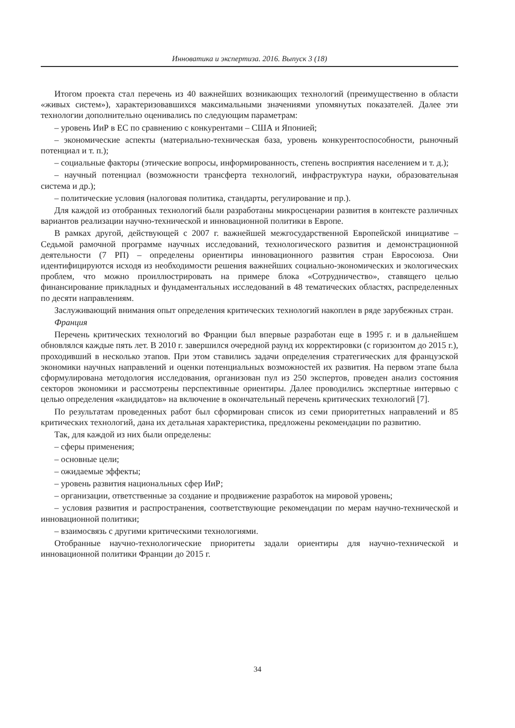Инноватика и экспертиза. 2016. Выпуск 3 (18)
Итогом проекта стал перечень из 40 важнейших возникающих технологий (преимущественно в области «живых систем»), характеризовавшихся максимальными значениями упомянутых показателей. Далее эти технологии дополнительно оценивались по следующим параметрам:
– уровень ИиР в ЕС по сравнению с конкурентами – США и Японией;
– экономические аспекты (материально-техническая база, уровень конкурентоспособности, рыночный потенциал и т. п.);
– социальные факторы (этические вопросы, информированность, степень восприятия населением и т. д.);
– научный потенциал (возможности трансферта технологий, инфраструктура науки, образовательная система и др.);
– политические условия (налоговая политика, стандарты, регулирование и пр.).
Для каждой из отобранных технологий были разработаны микросценарии развития в контексте различных вариантов реализации научно-технической и инновационной политики в Европе.
В рамках другой, действующей с 2007 г. важнейшей межгосударственной Европейской инициативе – Седьмой рамочной программе научных исследований, технологического развития и демонстрационной деятельности (7 РП) – определены ориентиры инновационного развития стран Евросоюза. Они идентифицируются исходя из необходимости решения важнейших социально-экономических и экологических проблем, что можно проиллюстрировать на примере блока «Сотрудничество», ставящего целью финансирование прикладных и фундаментальных исследований в 48 тематических областях, распределенных по десяти направлениям.
Заслуживающий внимания опыт определения критических технологий накоплен в ряде зарубежных стран.
Франция
Перечень критических технологий во Франции был впервые разработан еще в 1995 г. и в дальнейшем обновлялся каждые пять лет. В 2010 г. завершился очередной раунд их корректировки (с горизонтом до 2015 г.), проходивший в несколько этапов. При этом ставились задачи определения стратегических для французской экономики научных направлений и оценки потенциальных возможностей их развития. На первом этапе была сформулирована методология исследования, организован пул из 250 экспертов, проведен анализ состояния секторов экономики и рассмотрены перспективные ориентиры. Далее проводились экспертные интервью с целью определения «кандидатов» на включение в окончательный перечень критических технологий [7].
По результатам проведенных работ был сформирован список из семи приоритетных направлений и 85 критических технологий, дана их детальная характеристика, предложены рекомендации по развитию.
Так, для каждой из них были определены:
– сферы применения;
– основные цели;
– ожидаемые эффекты;
– уровень развития национальных сфер ИиР;
– организации, ответственные за создание и продвижение разработок на мировой уровень;
– условия развития и распространения, соответствующие рекомендации по мерам научно-технической и инновационной политики;
– взаимосвязь с другими критическими технологиями.
Отобранные научно-технологические приоритеты задали ориентиры для научно-технической и инновационной политики Франции до 2015 г.
34